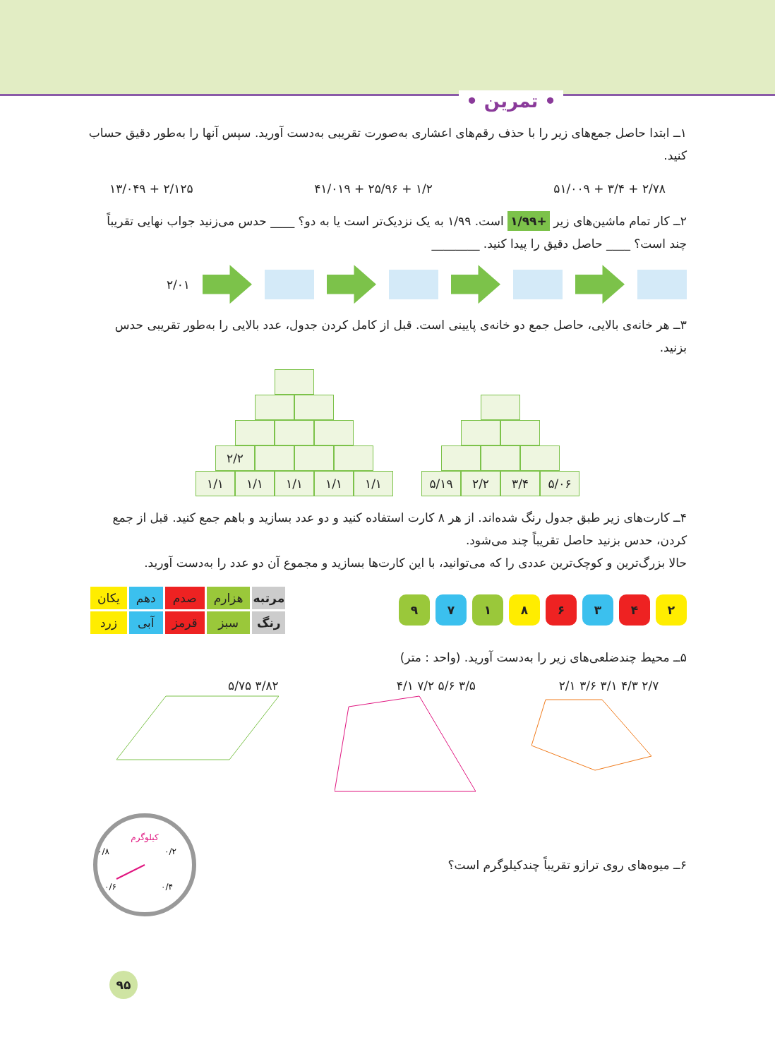• تمرین •
۱ــ ابتدا حاصل جمع‌های زیر را با حذف رقم‌های اعشاری به‌صورت تقریبی به‌دست آورید. سپس آنها را به‌طور دقیق حساب کنید.
۲/۷۸ + ۳/۴ + ۵۱/۰۰۹ ۱/۲ + ۲۵/۹۶ + ۴۱/۰۱۹ ۲/۱۲۵ + ۱۳/۰۴۹
۲ــ کار تمام ماشین‌های زیر +۱/۹۹ است. ۱/۹۹ به یک نزدیک‌تر است یا به دو؟ ____ حدس می‌زنید جواب نهایی تقریباً چند است؟ ____ حاصل دقیق را پیدا کنید. ________
۲/۰۱
۳ــ هر خانه‌ی بالایی، حاصل جمع دو خانه‌ی پایینی است. قبل از کامل کردن جدول، عدد بالایی را به‌طور تقریبی حدس بزنید.
۵/۱۹ ۲/۲ ۳/۴ ۵/۰۶
۲/۲
۱/۱ ۱/۱ ۱/۱ ۱/۱ ۱/۱
۴ــ کارت‌های زیر طبق جدول رنگ شده‌اند. از هر ۸ کارت استفاده کنید و دو عدد بسازید و باهم جمع کنید. قبل از جمع کردن، حدس بزنید حاصل تقریباً چند می‌شود.
حالا بزرگ‌ترین و کوچک‌ترین عددی را که می‌توانید، با این کارت‌ها بسازید و مجموع آن دو عدد را به‌دست آورید.
۲۴۳۶۸۱۷۹
| مرتبه | هزارم | صدم | دهم | یکان |
| رنگ | سبز | قرمز | آبی | زرد |
۵ــ محیط چندضلعی‌های زیر را به‌دست آورید. (واحد : متر)
۲/۷ ۴/۳ ۳/۱ ۳/۶ ۲/۱
۳/۵ ۵/۶ ۷/۲ ۴/۱
۳/۸۲ ۵/۷۵
۶ــ میوه‌های روی ترازو تقریباً چندکیلوگرم است؟
کیلوگرم
۰/۲
۰/۴
۰/۶
۰/۸
۹۵